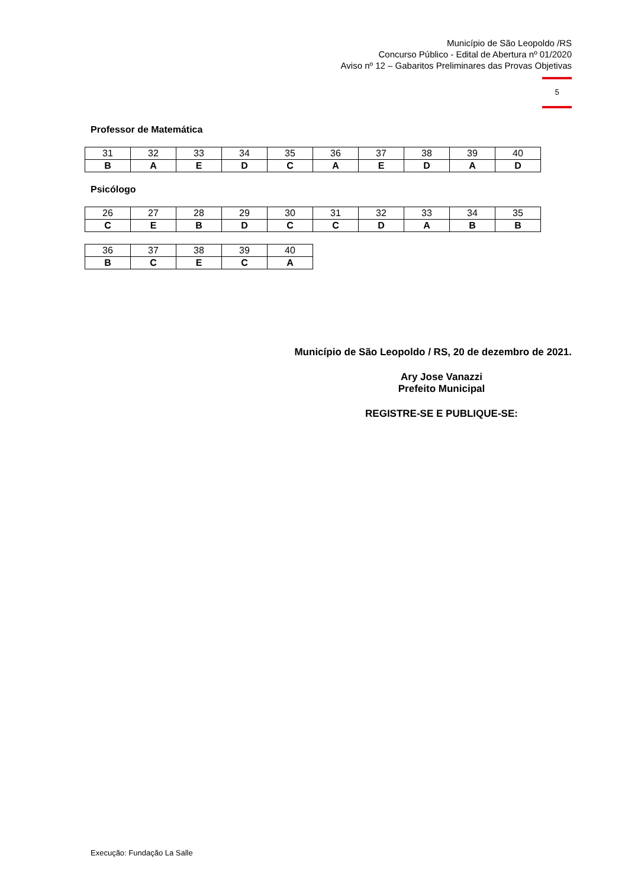Município de São Leopoldo /RS
Concurso Público - Edital de Abertura nº 01/2020
Aviso nº 12 – Gabaritos Preliminares das Provas Objetivas
5
Professor de Matemática
| 31 | 32 | 33 | 34 | 35 | 36 | 37 | 38 | 39 | 40 |
| B | A | E | D | C | A | E | D | A | D |
Psicólogo
| 26 | 27 | 28 | 29 | 30 | 31 | 32 | 33 | 34 | 35 |
| C | E | B | D | C | C | D | A | B | B |
| 36 | 37 | 38 | 39 | 40 |
| B | C | E | C | A |
Município de São Leopoldo / RS, 20 de dezembro de 2021.
Ary Jose Vanazzi
Prefeito Municipal
REGISTRE-SE E PUBLIQUE-SE:
Execução: Fundação La Salle